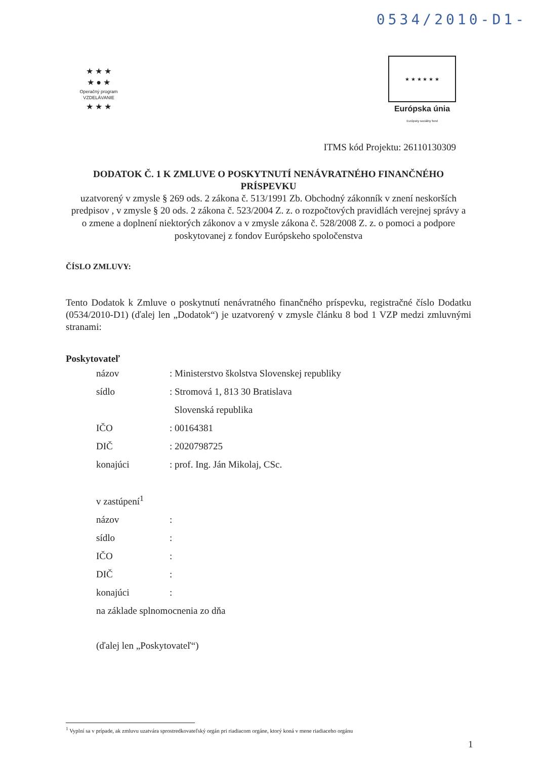0534/2010-D1-
★ ★ ★
★ ● ★
Operačný program
VZDELÁVANIE
★ ★ ★
★ ★ ★ ★ ★ ★
Európska únia
Európsky sociálny fond
ITMS kód Projektu: 26110130309
DODATOK Č. 1 K ZMLUVE O POSKYTNUTÍ NENÁVRATNÉHO FINANČNÉHO PRÍSPEVKU
uzatvorený v zmysle § 269 ods. 2 zákona č. 513/1991 Zb. Obchodný zákonník v znení neskorších predpisov , v zmysle § 20 ods. 2 zákona č. 523/2004 Z. z. o rozpočtových pravidlách verejnej správy a o zmene a doplnení niektorých zákonov a v zmysle zákona č. 528/2008 Z. z. o pomoci a podpore poskytovanej z fondov Európskeho spoločenstva
ČÍSLO ZMLUVY:
Tento Dodatok k Zmluve o poskytnutí nenávratného finančného príspevku, registračné číslo Dodatku (0534/2010-D1) (ďalej len „Dodatok“) je uzatvorený v zmysle článku 8 bod 1 VZP medzi zmluvnými stranami:
Poskytovateľ
| názov | : Ministerstvo školstva Slovenskej republiky |
| sídlo | : Stromová 1, 813 30 Bratislava |
| | Slovenská republika |
| IČO | : 00164381 |
| DIČ | : 2020798725 |
| konajúci | : prof. Ing. Ján Mikolaj, CSc. |
| v zastúpení<sup>1</sup> | |
| názov | : |
| sídlo | : |
| IČO | : |
| DIČ | : |
| konajúci | : |
| na základe splnomocnenia zo dňa | |
| (ďalej len „Poskytovateľ“) | |
<sup>1</sup> Vyplní sa v prípade, ak zmluvu uzatvára sprostredkovateľský orgán pri riadiacom orgáne, ktorý koná v mene riadiaceho orgánu
1